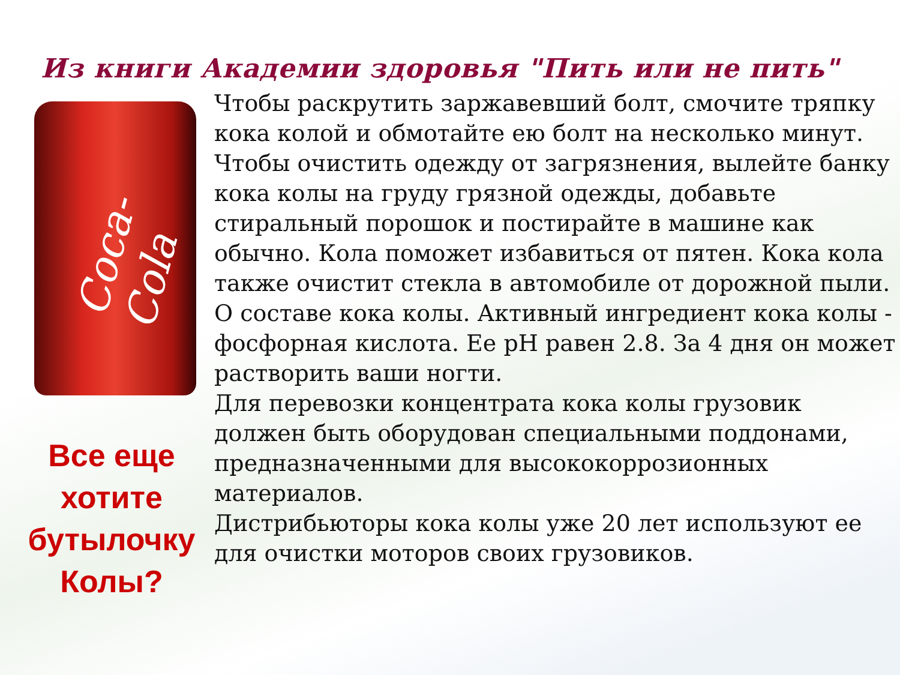Из книги Академии здоровья "Пить или не пить"
Coca-Cola
Все еще
хотите
бутылочку
Колы?
Чтобы раскрутить заржавевший болт, смочите тряпку кока колой и обмотайте ею болт на несколько минут.
Чтобы очистить одежду от загрязнения, вылейте банку кока колы на груду грязной одежды, добавьте стиральный порошок и постирайте в машине как обычно. Кола поможет избавиться от пятен. Кока кола также очистит стекла в автомобиле от дорожной пыли.
О составе кока колы. Активный ингредиент кока колы - фосфорная кислота. Ее pH равен 2.8. За 4 дня он может растворить ваши ногти.
Для перевозки концентрата кока колы грузовик должен быть оборудован специальными поддонами, предназначенными для высококоррозионных материалов.
Дистрибьюторы кока колы уже 20 лет используют ее для очистки моторов своих грузовиков.